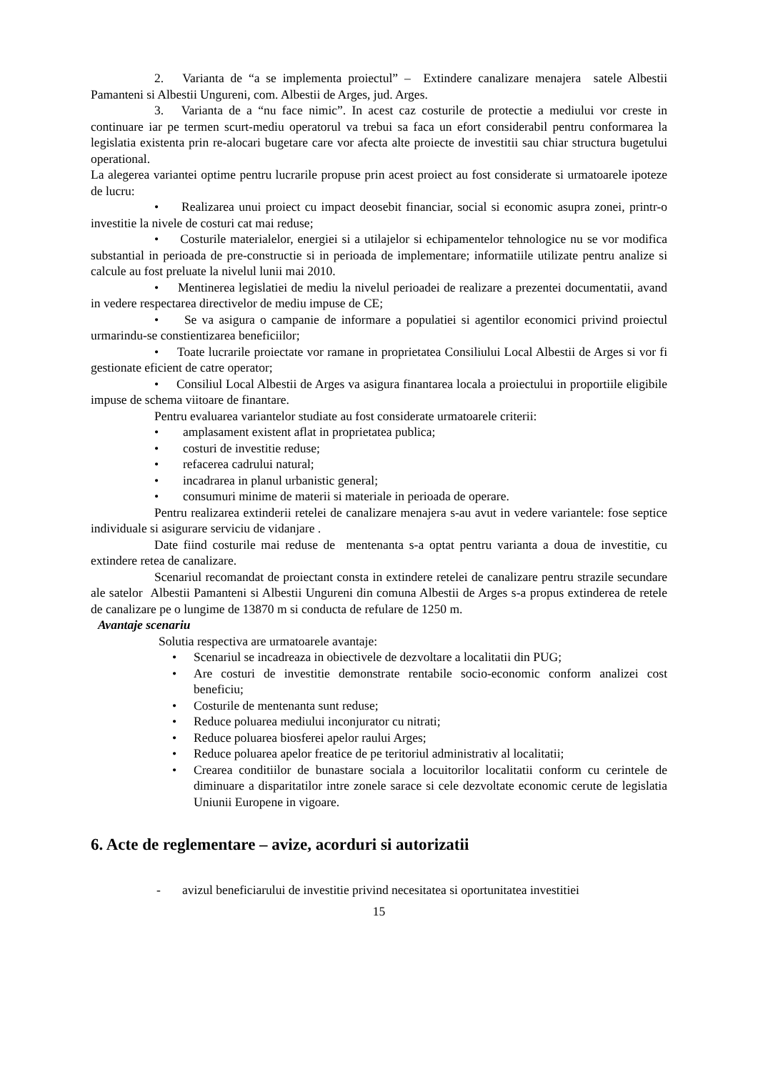2. Varianta de “a se implementa proiectul” – Extindere canalizare menajera satele Albestii Pamanteni si Albestii Ungureni, com. Albestii de Arges, jud. Arges.
3. Varianta de a “nu face nimic”. In acest caz costurile de protectie a mediului vor creste in continuare iar pe termen scurt-mediu operatorul va trebui sa faca un efort considerabil pentru conformarea la legislatia existenta prin re-alocari bugetare care vor afecta alte proiecte de investitii sau chiar structura bugetului operational.
La alegerea variantei optime pentru lucrarile propuse prin acest proiect au fost considerate si urmatoarele ipoteze de lucru:
• Realizarea unui proiect cu impact deosebit financiar, social si economic asupra zonei, printr-o investitie la nivele de costuri cat mai reduse;
• Costurile materialelor, energiei si a utilajelor si echipamentelor tehnologice nu se vor modifica substantial in perioada de pre-constructie si in perioada de implementare; informatiile utilizate pentru analize si calcule au fost preluate la nivelul lunii mai 2010.
• Mentinerea legislatiei de mediu la nivelul perioadei de realizare a prezentei documentatii, avand in vedere respectarea directivelor de mediu impuse de CE;
• Se va asigura o campanie de informare a populatiei si agentilor economici privind proiectul urmarindu-se constientizarea beneficiilor;
• Toate lucrarile proiectate vor ramane in proprietatea Consiliului Local Albestii de Arges si vor fi gestionate eficient de catre operator;
• Consiliul Local Albestii de Arges va asigura finantarea locala a proiectului in proportiile eligibile impuse de schema viitoare de finantare.
Pentru evaluarea variantelor studiate au fost considerate urmatoarele criterii:
• amplasament existent aflat in proprietatea publica;
• costuri de investitie reduse;
• refacerea cadrului natural;
• incadrarea in planul urbanistic general;
• consumuri minime de materii si materiale in perioada de operare.
Pentru realizarea extinderii retelei de canalizare menajera s-au avut in vedere variantele: fose septice individuale si asigurare serviciu de vidanjare .
Date fiind costurile mai reduse de mentenanta s-a optat pentru varianta a doua de investitie, cu extindere retea de canalizare.
Scenariul recomandat de proiectant consta in extindere retelei de canalizare pentru strazile secundare ale satelor Albestii Pamanteni si Albestii Ungureni din comuna Albestii de Arges s-a propus extinderea de retele de canalizare pe o lungime de 13870 m si conducta de refulare de 1250 m.
Avantaje scenariu
Solutia respectiva are urmatoarele avantaje:
• Scenariul se incadreaza in obiectivele de dezvoltare a localitatii din PUG;
• Are costuri de investitie demonstrate rentabile socio-economic conform analizei cost beneficiu;
• Costurile de mentenanta sunt reduse;
• Reduce poluarea mediului inconjurator cu nitrati;
• Reduce poluarea biosferei apelor raului Arges;
• Reduce poluarea apelor freatice de pe teritoriul administrativ al localitatii;
• Crearea conditiilor de bunastare sociala a locuitorilor localitatii conform cu cerintele de diminuare a disparitatilor intre zonele sarace si cele dezvoltate economic cerute de legislatia Uniunii Europene in vigoare.
6. Acte de reglementare – avize, acorduri si autorizatii
- avizul beneficiarului de investitie privind necesitatea si oportunitatea investitiei
15